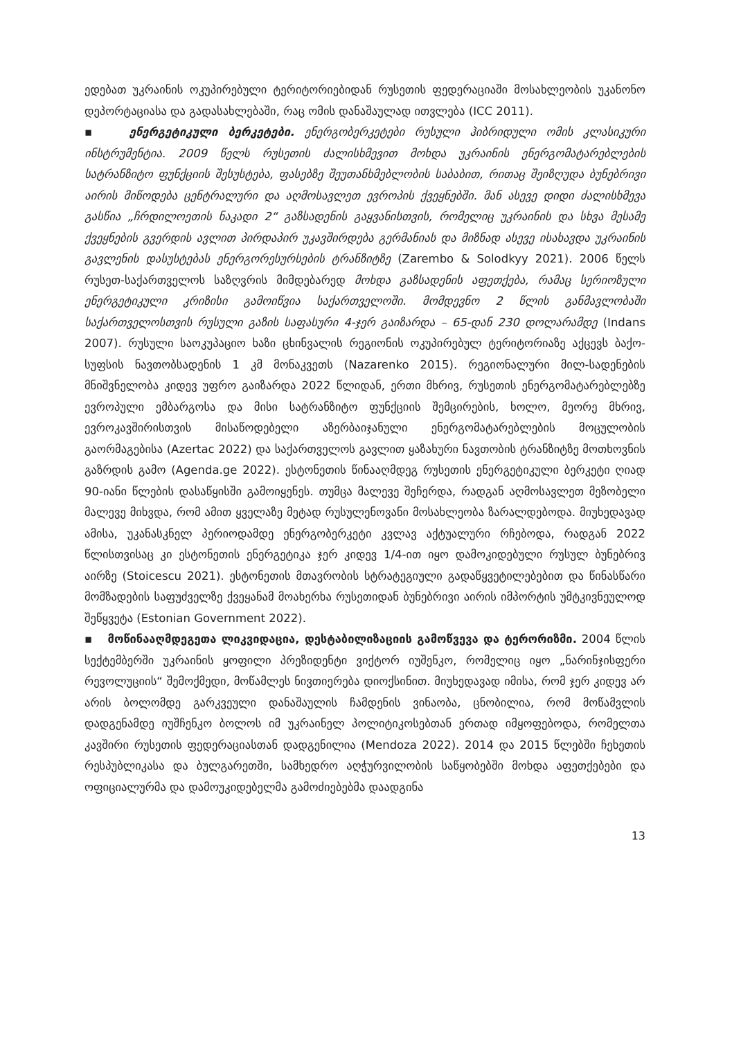ედებათ უკრაინის ოკუპირებული ტერიტორიებიდან რუსეთის ფედერაციაში მოსახლეობის უკანონო დეპორტაციასა და გადასახლებაში, რაც ომის დანაშაულად ითვლება (ICC 2011).
▪ ენერგეტიკული ბერკეტები. ენერგობერკეტები რუსული ჰიბრიდული ომის კლასიკური ინსტრუმენტია. 2009 წელს რუსეთის ძალისხმევით მოხდა უკრაინის ენერგომატარებლების სატრანზიტო ფუნქციის შესუსტება, ფასებზე შეუთანხმებლობის საბაბით, რითაც შეიზღუდა ბუნებრივი აირის მიწოდება ცენტრალური და აღმოსავლეთ ევროპის ქვეყნებში. მან ასევე დიდი ძალისხმევა გასწია „ჩრდილოეთის ნაკადი 2“ გაზსადენის გაყვანისთვის, რომელიც უკრაინის და სხვა მესამე ქვეყნების გვერდის ავლით პირდაპირ უკავშირდება გერმანიას და მიზნად ასევე ისახავდა უკრაინის გავლენის დასუსტებას ენერგორესურსების ტრანზიტზე (Zarembo & Solodkyy 2021). 2006 წელს რუსეთ-საქართველოს საზღვრის მიმდებარედ მოხდა გაზსადენის აფეთქება, რამაც სერიოზული ენერგეტიკული კრიზისი გამოიწვია საქართველოში. მომდევნო 2 წლის განმავლობაში საქართველოსთვის რუსული გაზის საფასური 4-ჯერ გაიზარდა – 65-დან 230 დოლარამდე (Indans 2007). რუსული საოკუპაციო ხაზი ცხინვალის რეგიონის ოკუპირებულ ტერიტორიაზე აქცევს ბაქო-სუფსის ნავთობსადენის 1 კმ მონაკვეთს (Nazarenko 2015). რეგიონალური მილ-სადენების მნიშვნელობა კიდევ უფრო გაიზარდა 2022 წლიდან, ერთი მხრივ, რუსეთის ენერგომატარებლებზე ევროპული ემბარგოსა და მისი სატრანზიტო ფუნქციის შემცირების, ხოლო, მეორე მხრივ, ევროკავშირისთვის მისაწოდებელი აზერბაიჯანული ენერგომატარებლების მოცულობის გაორმაგებისა (Azertac 2022) და საქართველოს გავლით ყაზახური ნავთობის ტრანზიტზე მოთხოვნის გაზრდის გამო (Agenda.ge 2022). ესტონეთის წინააღმდეგ რუსეთის ენერგეტიკული ბერკეტი ღიად 90-იანი წლების დასაწყისში გამოიყენეს. თუმცა მალევე შეჩერდა, რადგან აღმოსავლეთ მეზობელი მალევე მიხვდა, რომ ამით ყველაზე მეტად რუსულენოვანი მოსახლეობა ზარალდებოდა. მიუხედავად ამისა, უკანასკნელ პერიოდამდე ენერგობერკეტი კვლავ აქტუალური რჩებოდა, რადგან 2022 წლისთვისაც კი ესტონეთის ენერგეტიკა ჯერ კიდევ 1/4-ით იყო დამოკიდებული რუსულ ბუნებრივ აირზე (Stoicescu 2021). ესტონეთის მთავრობის სტრატეგიული გადაწყვეტილებებით და წინასწარი მომზადების საფუძველზე ქვეყანამ მოახერხა რუსეთიდან ბუნებრივი აირის იმპორტის უმტკივნეულოდ შეწყვეტა (Estonian Government 2022).
▪ მოწინააღმდეგეთა ლიკვიდაცია, დესტაბილიზაციის გამოწვევა და ტერორიზმი. 2004 წლის სექტემბერში უკრაინის ყოფილი პრეზიდენტი ვიქტორ იუშენკო, რომელიც იყო „ნარინჯისფერი რევოლუციის“ შემოქმედი, მოწამლეს ნივთიერება დიოქსინით. მიუხედავად იმისა, რომ ჯერ კიდევ არ არის ბოლომდე გარკვეული დანაშაულის ჩამდენის ვინაობა, ცნობილია, რომ მოწამვლის დადგენამდე იუშჩენკო ბოლოს იმ უკრაინელ პოლიტიკოსებთან ერთად იმყოფებოდა, რომელთა კავშირი რუსეთის ფედერაციასთან დადგენილია (Mendoza 2022). 2014 და 2015 წლებში ჩეხეთის რესპუბლიკასა და ბულგარეთში, სამხედრო აღჭურვილობის საწყობებში მოხდა აფეთქებები და ოფიციალურმა და დამოუკიდებელმა გამოძიებებმა დაადგინა
13